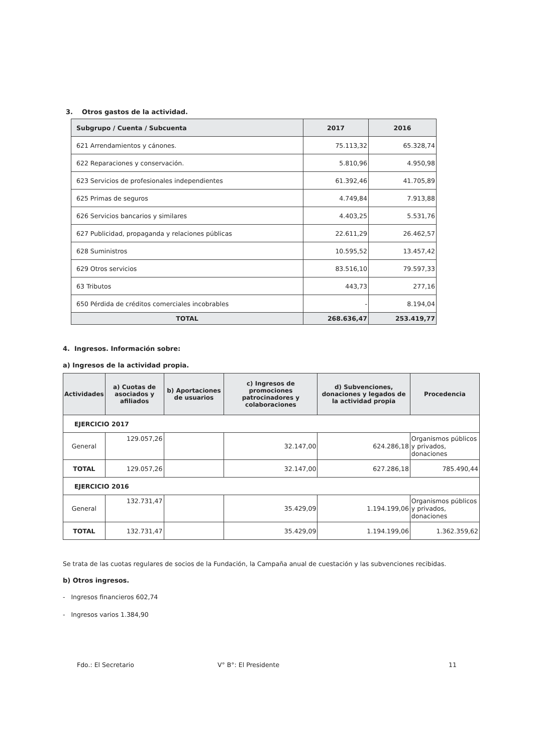3. Otros gastos de la actividad.
| Subgrupo / Cuenta / Subcuenta | 2017 | 2016 |
| --- | --- | --- |
| 621 Arrendamientos y cánones. | 75.113,32 | 65.328,74 |
| 622 Reparaciones y conservación. | 5.810,96 | 4.950,98 |
| 623 Servicios de profesionales independientes | 61.392,46 | 41.705,89 |
| 625 Primas de seguros | 4.749,84 | 7.913,88 |
| 626 Servicios bancarios y similares | 4.403,25 | 5.531,76 |
| 627 Publicidad, propaganda y relaciones públicas | 22.611,29 | 26.462,57 |
| 628 Suministros | 10.595,52 | 13.457,42 |
| 629 Otros servicios | 83.516,10 | 79.597,33 |
| 63 Tributos | 443,73 | 277,16 |
| 650 Pérdida de créditos comerciales incobrables | - | 8.194,04 |
| TOTAL | 268.636,47 | 253.419,77 |
4. Ingresos. Información sobre:
a) Ingresos de la actividad propia.
| Actividades | a) Cuotas de asociados y afiliados | b) Aportaciones de usuarios | c) Ingresos de promociones patrocinadores y colaboraciones | d) Subvenciones, donaciones y legados de la actividad propia | Procedencia |
| --- | --- | --- | --- | --- | --- |
| EJERCICIO 2017 | | | | | |
| General | 129.057,26 | | 32.147,00 | 624.286,18 | Organismos públicos y privados, donaciones |
| TOTAL | 129.057,26 | | 32.147,00 | 627.286,18 | 785.490,44 |
| EJERCICIO 2016 | | | | | |
| General | 132.731,47 | | 35.429,09 | 1.194.199,06 | Organismos públicos y privados, donaciones |
| TOTAL | 132.731,47 | | 35.429,09 | 1.194.199,06 | 1.362.359,62 |
Se trata de las cuotas regulares de socios de la Fundación, la Campaña anual de cuestación y las subvenciones recibidas.
b) Otros ingresos.
- Ingresos financieros 602,74
- Ingresos varios 1.384,90
Fdo.: El Secretario V° B°: El Presidente 11